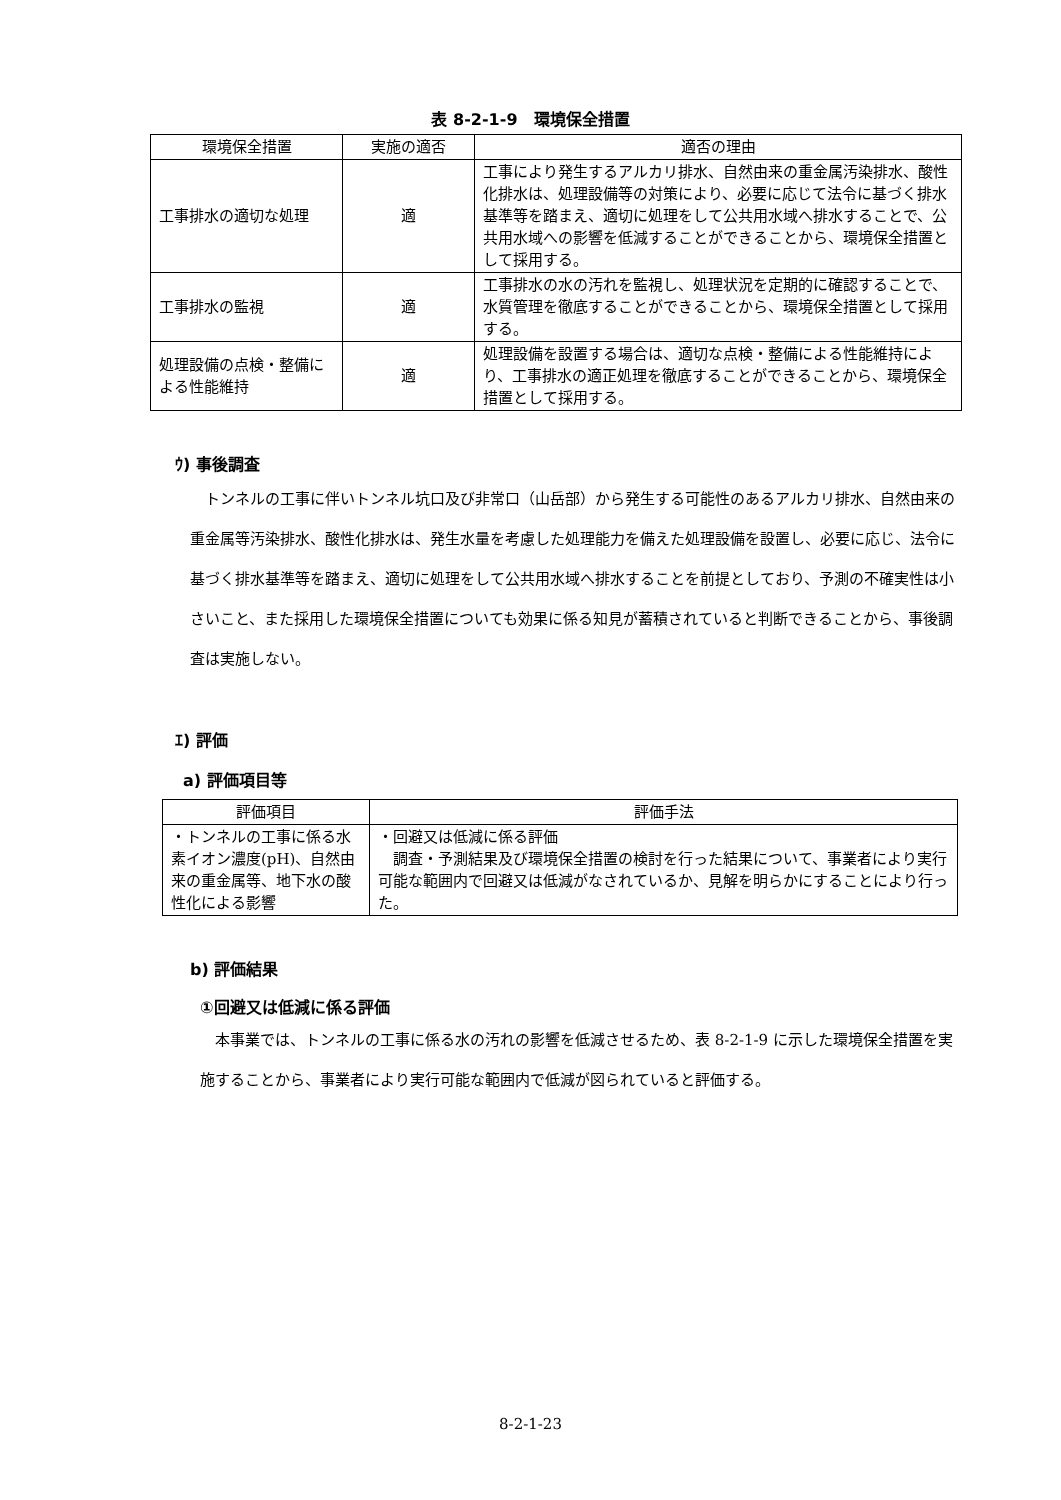表 8-2-1-9　環境保全措置
| 環境保全措置 | 実施の適否 | 適否の理由 |
| --- | --- | --- |
| 工事排水の適切な処理 | 適 | 工事により発生するアルカリ排水、自然由来の重金属汚染排水、酸性化排水は、処理設備等の対策により、必要に応じて法令に基づく排水基準等を踏まえ、適切に処理をして公共用水域へ排水することで、公共用水域への影響を低減することができることから、環境保全措置として採用する。 |
| 工事排水の監視 | 適 | 工事排水の水の汚れを監視し、処理状況を定期的に確認することで、水質管理を徹底することができることから、環境保全措置として採用する。 |
| 処理設備の点検・整備による性能維持 | 適 | 処理設備を設置する場合は、適切な点検・整備による性能維持により、工事排水の適正処理を徹底することができることから、環境保全措置として採用する。 |
ｳ) 事後調査
トンネルの工事に伴いトンネル坑口及び非常口（山岳部）から発生する可能性のあるアルカリ排水、自然由来の重金属等汚染排水、酸性化排水は、発生水量を考慮した処理能力を備えた処理設備を設置し、必要に応じ、法令に基づく排水基準等を踏まえ、適切に処理をして公共用水域へ排水することを前提としており、予測の不確実性は小さいこと、また採用した環境保全措置についても効果に係る知見が蓄積されていると判断できることから、事後調査は実施しない。
ｴ) 評価
a) 評価項目等
| 評価項目 | 評価手法 |
| --- | --- |
| ・トンネルの工事に係る水素イオン濃度(pH)、自然由来の重金属等、地下水の酸性化による影響 | ・回避又は低減に係る評価 調査・予測結果及び環境保全措置の検討を行った結果について、事業者により実行可能な範囲内で回避又は低減がなされているか、見解を明らかにすることにより行った。 |
b) 評価結果
①回避又は低減に係る評価
本事業では、トンネルの工事に係る水の汚れの影響を低減させるため、表 8-2-1-9 に示した環境保全措置を実施することから、事業者により実行可能な範囲内で低減が図られていると評価する。
8-2-1-23